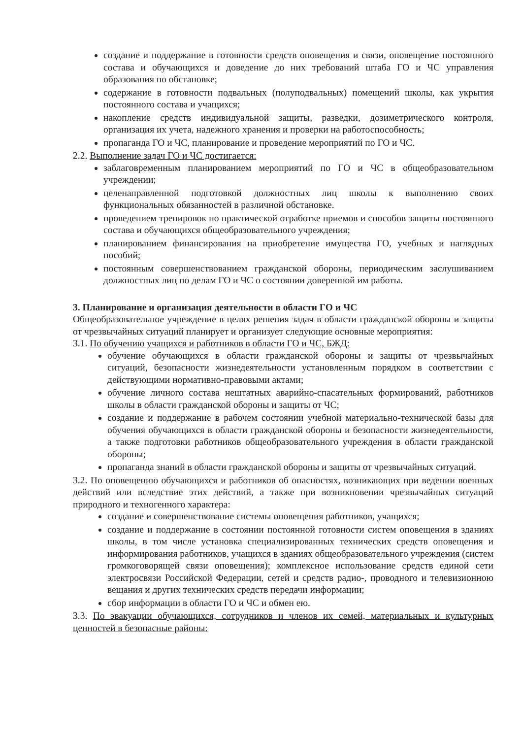создание и поддержание в готовности средств оповещения и связи, оповещение постоянного состава и обучающихся и доведение до них требований штаба ГО и ЧС управления образования по обстановке;
содержание в готовности подвальных (полуподвальных) помещений школы, как укрытия постоянного состава и учащихся;
накопление средств индивидуальной защиты, разведки, дозиметрического контроля, организация их учета, надежного хранения и проверки на работоспособность;
пропаганда ГО и ЧС, планирование и проведение мероприятий по ГО и ЧС.
2.2. Выполнение задач ГО и ЧС достигается:
заблаговременным планированием мероприятий по ГО и ЧС в общеобразовательном учреждении;
целенаправленной подготовкой должностных лиц школы к выполнению своих функциональных обязанностей в различной обстановке.
проведением тренировок по практической отработке приемов и способов защиты постоянного состава и обучающихся общеобразовательного учреждения;
планированием финансирования на приобретение имущества ГО, учебных и наглядных пособий;
постоянным совершенствованием гражданской обороны, периодическим заслушиванием должностных лиц по делам ГО и ЧС о состоянии доверенной им работы.
3. Планирование и организация деятельности в области ГО и ЧС
Общеобразовательное учреждение в целях решения задач в области гражданской обороны и защиты от чрезвычайных ситуаций планирует и организует следующие основные мероприятия:
3.1. По обучению учащихся и работников в области ГО и ЧС, БЖД:
обучение обучающихся в области гражданской обороны и защиты от чрезвычайных ситуаций, безопасности жизнедеятельности установленным порядком в соответствии с действующими нормативно-правовыми актами;
обучение личного состава нештатных аварийно-спасательных формирований, работников школы в области гражданской обороны и защиты от ЧС;
создание и поддержание в рабочем состоянии учебной материально-технической базы для обучения обучающихся в области гражданской обороны и безопасности жизнедеятельности, а также подготовки работников общеобразовательного учреждения в области гражданской обороны;
пропаганда знаний в области гражданской обороны и защиты от чрезвычайных ситуаций.
3.2. По оповещению обучающихся и работников об опасностях, возникающих при ведении военных действий или вследствие этих действий, а также при возникновении чрезвычайных ситуаций природного и техногенного характера:
создание и совершенствование системы оповещения работников, учащихся;
создание и поддержание в состоянии постоянной готовности систем оповещения в зданиях школы, в том числе установка специализированных технических средств оповещения и информирования работников, учащихся в зданиях общеобразовательного учреждения (систем громкоговорящей связи оповещения); комплексное использование средств единой сети электросвязи Российской Федерации, сетей и средств радио-, проводного и телевизионною вещания и других технических средств передачи информации;
сбор информации в области ГО и ЧС и обмен ею.
3.3. По эвакуации обучающихся, сотрудников и членов их семей, материальных и культурных ценностей в безопасные районы: